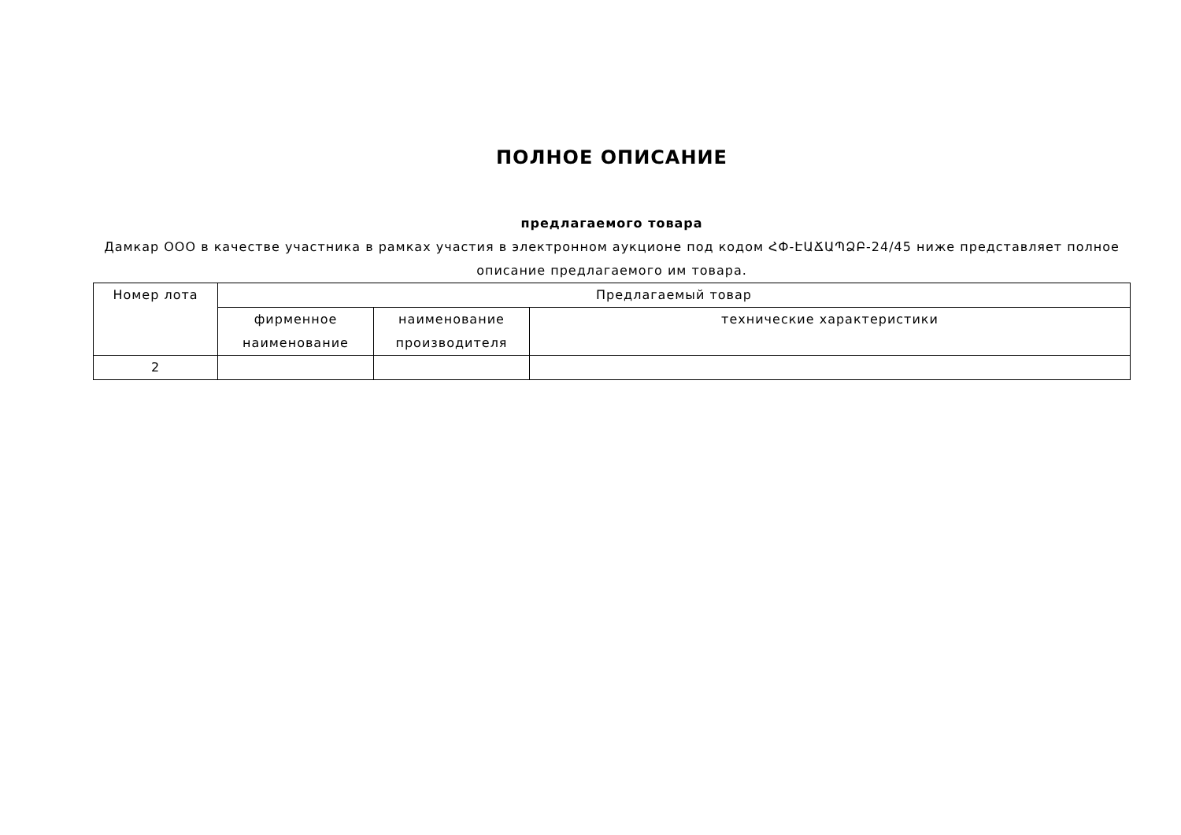ПОЛНОЕ ОПИСАНИЕ
предлагаемого товара
Дамкар ООО в качестве участника в рамках участия в электронном аукционе под кодом ՀՓ-ԷԱՃԱՊՁԲ-24/45 ниже представляет полное описание предлагаемого им товара.
| Номер лота | Предлагаемый товар | | |
| --- | --- | --- | --- |
| | фирменное наименование | наименование производителя | технические характеристики |
| 2 | | | |